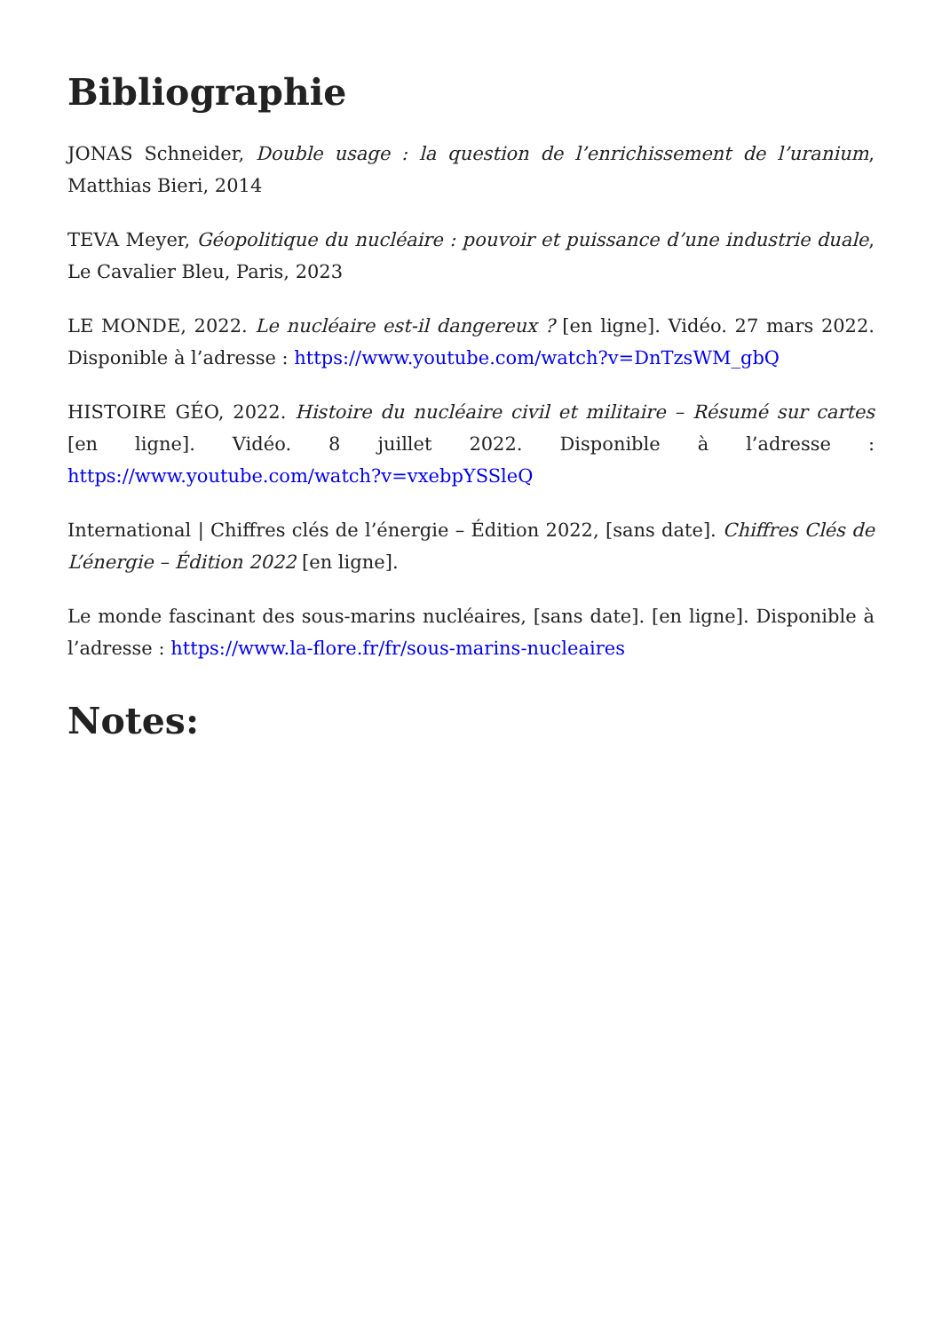Bibliographie
JONAS Schneider, Double usage : la question de l’enrichissement de l’uranium, Matthias Bieri, 2014
TEVA Meyer, Géopolitique du nucléaire : pouvoir et puissance d’une industrie duale, Le Cavalier Bleu, Paris, 2023
LE MONDE, 2022. Le nucléaire est-il dangereux ? [en ligne]. Vidéo. 27 mars 2022. Disponible à l’adresse : https://www.youtube.com/watch?v=DnTzsWM_gbQ
HISTOIRE GÉO, 2022. Histoire du nucléaire civil et militaire – Résumé sur cartes [en ligne]. Vidéo. 8 juillet 2022. Disponible à l’adresse : https://www.youtube.com/watch?v=vxebpYSSleQ
International | Chiffres clés de l’énergie – Édition 2022, [sans date]. Chiffres Clés de L’énergie – Édition 2022 [en ligne].
Le monde fascinant des sous-marins nucléaires, [sans date]. [en ligne]. Disponible à l’adresse : https://www.la-flore.fr/fr/sous-marins-nucleaires
Notes: